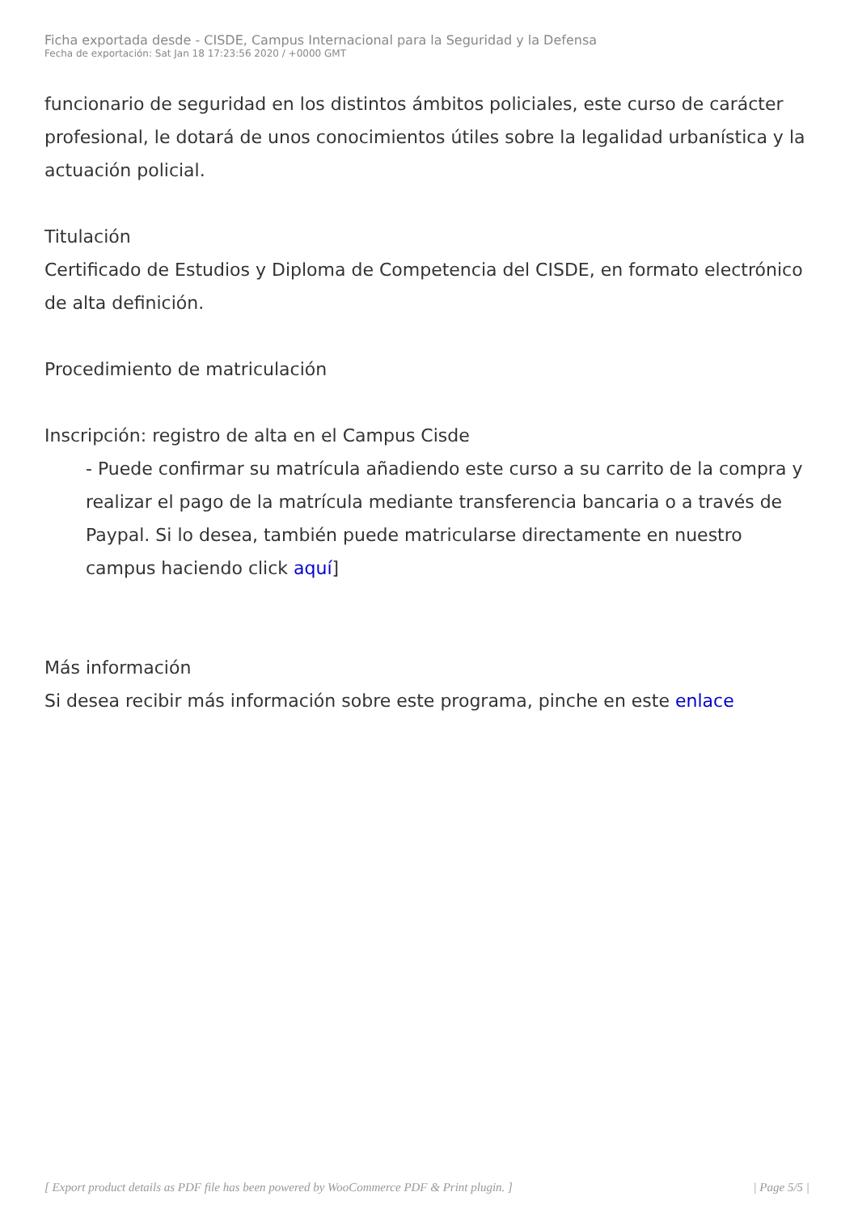Ficha exportada desde - CISDE, Campus Internacional para la Seguridad y la Defensa
Fecha de exportación: Sat Jan 18 17:23:56 2020 / +0000 GMT
funcionario de seguridad en los distintos ámbitos policiales, este curso de carácter profesional, le dotará de unos conocimientos útiles sobre la legalidad urbanística y la actuación policial.
Titulación
Certificado de Estudios y Diploma de Competencia del CISDE, en formato electrónico de alta definición.
Procedimiento de matriculación
Inscripción: registro de alta en el Campus Cisde
- Puede confirmar su matrícula añadiendo este curso a su carrito de la compra y realizar el pago de la matrícula mediante transferencia bancaria o a través de Paypal. Si lo desea, también puede matricularse directamente en nuestro campus haciendo click aquí]
Más información
Si desea recibir más información sobre este programa, pinche en este enlace
[ Export product details as PDF file has been powered by WooCommerce PDF & Print plugin. ] | Page 5/5 |